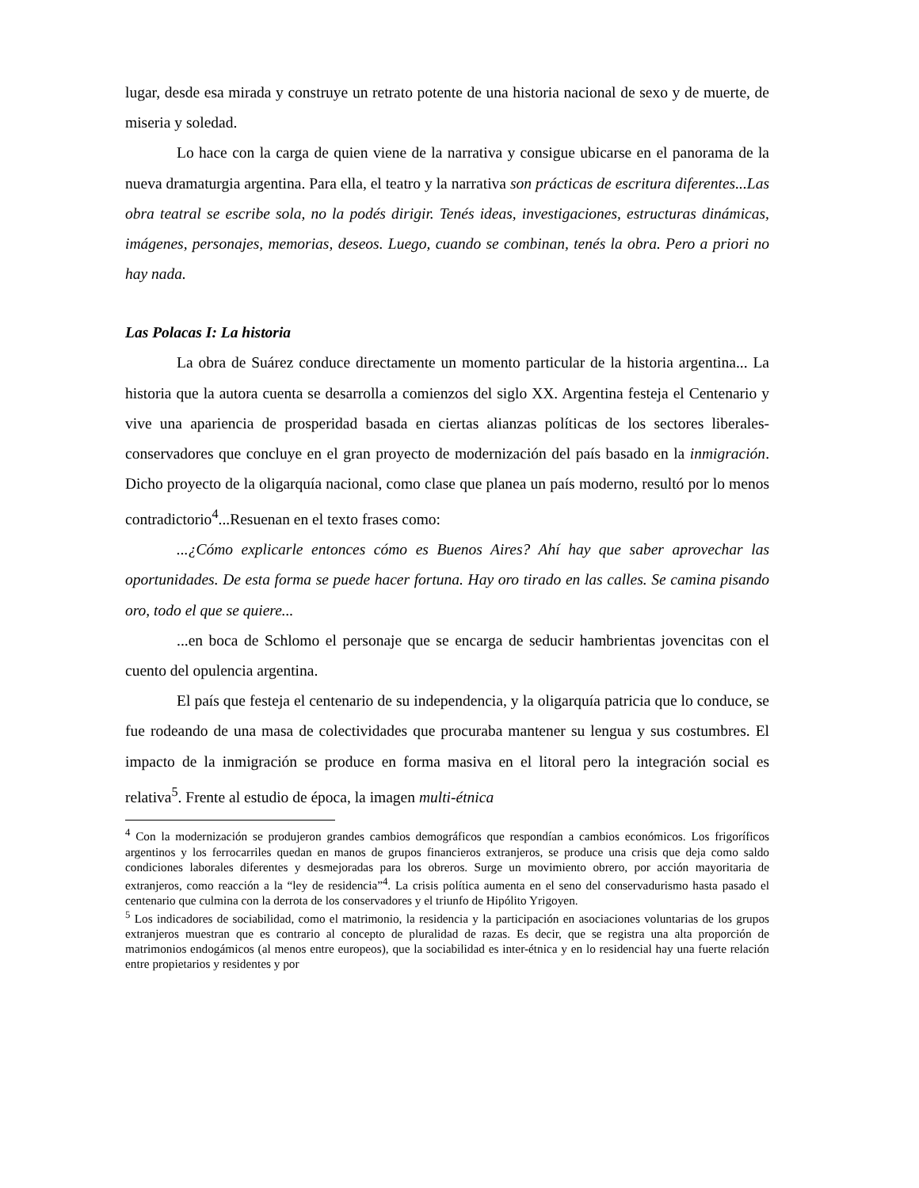lugar, desde esa mirada y construye un retrato potente de una historia nacional de sexo y de muerte, de miseria y soledad.
Lo hace con la carga de quien viene de la narrativa y consigue ubicarse en el panorama de la nueva dramaturgia argentina. Para ella, el teatro y la narrativa son prácticas de escritura diferentes...Las obra teatral se escribe sola, no la podés dirigir. Tenés ideas, investigaciones, estructuras dinámicas, imágenes, personajes, memorias, deseos. Luego, cuando se combinan, tenés la obra. Pero a priori no hay nada.
Las Polacas I: La historia
La obra de Suárez conduce directamente un momento particular de la historia argentina... La historia que la autora cuenta se desarrolla a comienzos del siglo XX. Argentina festeja el Centenario y vive una apariencia de prosperidad basada en ciertas alianzas políticas de los sectores liberales-conservadores que concluye en el gran proyecto de modernización del país basado en la inmigración. Dicho proyecto de la oligarquía nacional, como clase que planea un país moderno, resultó por lo menos contradictorio<sup>4</sup>...Resuenan en el texto frases como:
...¿Cómo explicarle entonces cómo es Buenos Aires? Ahí hay que saber aprovechar las oportunidades. De esta forma se puede hacer fortuna. Hay oro tirado en las calles. Se camina pisando oro, todo el que se quiere...
...en boca de Schlomo el personaje que se encarga de seducir hambrientas jovencitas con el cuento del opulencia argentina.
El país que festeja el centenario de su independencia, y la oligarquía patricia que lo conduce, se fue rodeando de una masa de colectividades que procuraba mantener su lengua y sus costumbres. El impacto de la inmigración se produce en forma masiva en el litoral pero la integración social es relativa<sup>5</sup>. Frente al estudio de época, la imagen multi-étnica
<sup>4</sup> Con la modernización se produjeron grandes cambios demográficos que respondían a cambios económicos. Los frigoríficos argentinos y los ferrocarriles quedan en manos de grupos financieros extranjeros, se produce una crisis que deja como saldo condiciones laborales diferentes y desmejoradas para los obreros. Surge un movimiento obrero, por acción mayoritaria de extranjeros, como reacción a la “ley de residencia”<sup>4</sup>. La crisis política aumenta en el seno del conservadurismo hasta pasado el centenario que culmina con la derrota de los conservadores y el triunfo de Hipólito Yrigoyen.
<sup>5</sup> Los indicadores de sociabilidad, como el matrimonio, la residencia y la participación en asociaciones voluntarias de los grupos extranjeros muestran que es contrario al concepto de pluralidad de razas. Es decir, que se registra una alta proporción de matrimonios endogámicos (al menos entre europeos), que la sociabilidad es inter-étnica y en lo residencial hay una fuerte relación entre propietarios y residentes y por